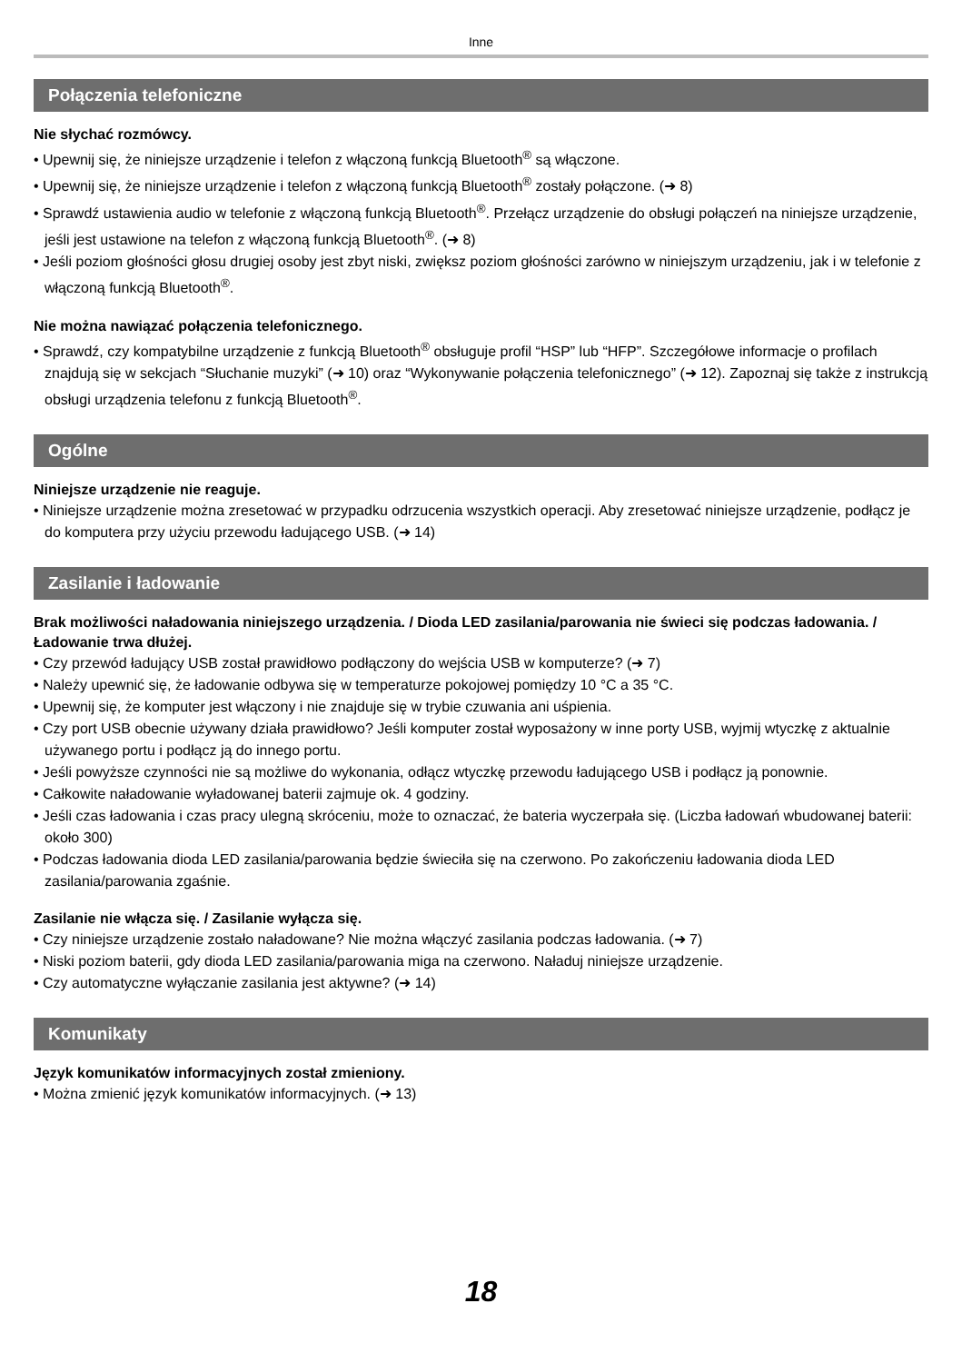Inne
Połączenia telefoniczne
Nie słychać rozmówcy.
• Upewnij się, że niniejsze urządzenie i telefon z włączoną funkcją Bluetooth<sup>®</sup> są włączone.
• Upewnij się, że niniejsze urządzenie i telefon z włączoną funkcją Bluetooth<sup>®</sup> zostały połączone. (➜ 8)
• Sprawdź ustawienia audio w telefonie z włączoną funkcją Bluetooth<sup>®</sup>. Przełącz urządzenie do obsługi połączeń na niniejsze urządzenie, jeśli jest ustawione na telefon z włączoną funkcją Bluetooth<sup>®</sup>. (➜ 8)
• Jeśli poziom głośności głosu drugiej osoby jest zbyt niski, zwiększ poziom głośności zarówno w niniejszym urządzeniu, jak i w telefonie z włączoną funkcją Bluetooth<sup>®</sup>.
Nie można nawiązać połączenia telefonicznego.
• Sprawdź, czy kompatybilne urządzenie z funkcją Bluetooth<sup>®</sup> obsługuje profil “HSP” lub “HFP”. Szczegółowe informacje o profilach znajdują się w sekcjach “Słuchanie muzyki” (➜ 10) oraz “Wykonywanie połączenia telefonicznego” (➜ 12). Zapoznaj się także z instrukcją obsługi urządzenia telefonu z funkcją Bluetooth<sup>®</sup>.
Ogólne
Niniejsze urządzenie nie reaguje.
• Niniejsze urządzenie można zresetować w przypadku odrzucenia wszystkich operacji. Aby zresetować niniejsze urządzenie, podłącz je do komputera przy użyciu przewodu ładującego USB. (➜ 14)
Zasilanie i ładowanie
Brak możliwości naładowania niniejszego urządzenia. / Dioda LED zasilania/parowania nie świeci się podczas ładowania. / Ładowanie trwa dłużej.
• Czy przewód ładujący USB został prawidłowo podłączony do wejścia USB w komputerze? (➜ 7)
• Należy upewnić się, że ładowanie odbywa się w temperaturze pokojowej pomiędzy 10 °C a 35 °C.
• Upewnij się, że komputer jest włączony i nie znajduje się w trybie czuwania ani uśpienia.
• Czy port USB obecnie używany działa prawidłowo? Jeśli komputer został wyposażony w inne porty USB, wyjmij wtyczkę z aktualnie używanego portu i podłącz ją do innego portu.
• Jeśli powyższe czynności nie są możliwe do wykonania, odłącz wtyczkę przewodu ładującego USB i podłącz ją ponownie.
• Całkowite naładowanie wyładowanej baterii zajmuje ok. 4 godziny.
• Jeśli czas ładowania i czas pracy ulegną skróceniu, może to oznaczać, że bateria wyczerpała się. (Liczba ładowań wbudowanej baterii: około 300)
• Podczas ładowania dioda LED zasilania/parowania będzie świeciła się na czerwono. Po zakończeniu ładowania dioda LED zasilania/parowania zgaśnie.
Zasilanie nie włącza się. / Zasilanie wyłącza się.
• Czy niniejsze urządzenie zostało naładowane? Nie można włączyć zasilania podczas ładowania. (➜ 7)
• Niski poziom baterii, gdy dioda LED zasilania/parowania miga na czerwono. Naładuj niniejsze urządzenie.
• Czy automatyczne wyłączanie zasilania jest aktywne? (➜ 14)
Komunikaty
Język komunikatów informacyjnych został zmieniony.
• Można zmienić język komunikatów informacyjnych. (➜ 13)
18